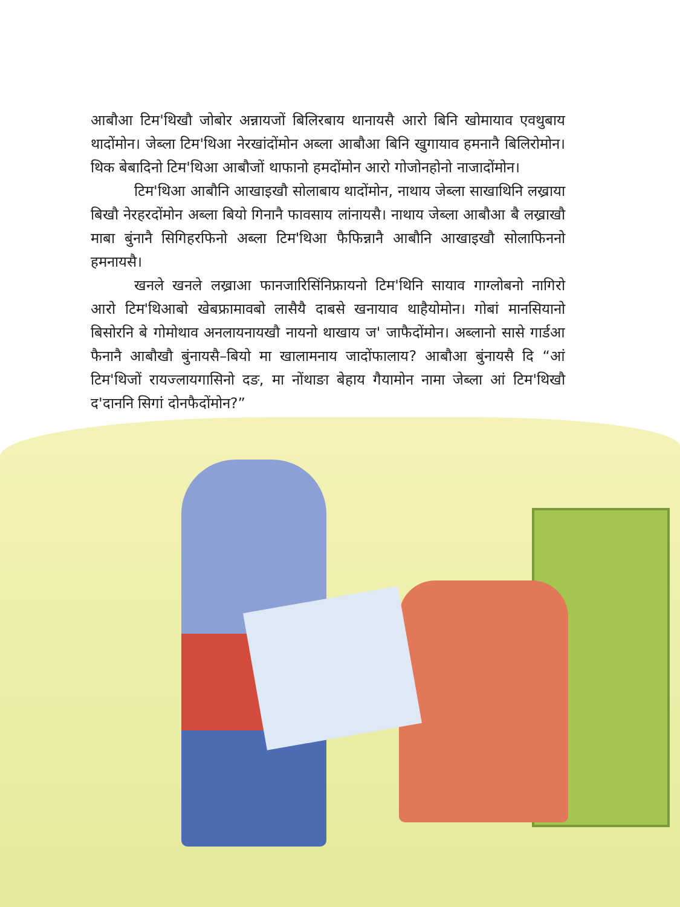आबौआ टिम'थिखौ जोबोर अन्नायजों बिलिरबाय थानायसै आरो बिनि खोमायाव एवथुबाय थादोंमोन। जेब्ला टिम'थिआ नेरखांदोंमोन अब्ला आबौआ बिनि खुगायाव हमनानै बिलिरोमोन। थिक बेबादिनो टिम'थिआ आबौजों थाफानो हमदोंमोन आरो गोजोनहोनो नाजादोंमोन।
टिम'थिआ आबौनि आखाइखौ सोलाबाय थादोंमोन, नाथाय जेब्ला साखाथिनि लख्राया बिखौ नेरहरदोंमोन अब्ला बियो गिनानै फावसाय लांनायसै। नाथाय जेब्ला आबौआ बै लख्राखौ माबा बुंनानै सिगिहरफिनो अब्ला टिम'थिआ फैफिन्नानै आबौनि आखाइखौ सोलाफिननो हमनायसै।
खनले खनले लख्राआ फानजारिसिंनिफ्रायनो टिम'थिनि सायाव गाग्लोबनो नागिरो आरो टिम'थिआबो खेबफ्रामावबो लासैयै दाबसे खनायाव थाहैयोमोन। गोबां मानसियानो बिसोरनि बे गोमोथाव अनलायनायखौ नायनो थाखाय ज' जाफैदोंमोन। अब्लानो सासे गार्डआ फैनानै आबौखौ बुंनायसै–बियो मा खालामनाय जादोंफालाय? आबौआ बुंनायसै दि “आं टिम'थिजों रायज्लायगासिनो दङ, मा नोंथाङा बेहाय गैयामोन नामा जेब्ला आं टिम'थिखौ द'दाननि सिगां दोनफैदोंमोन?”